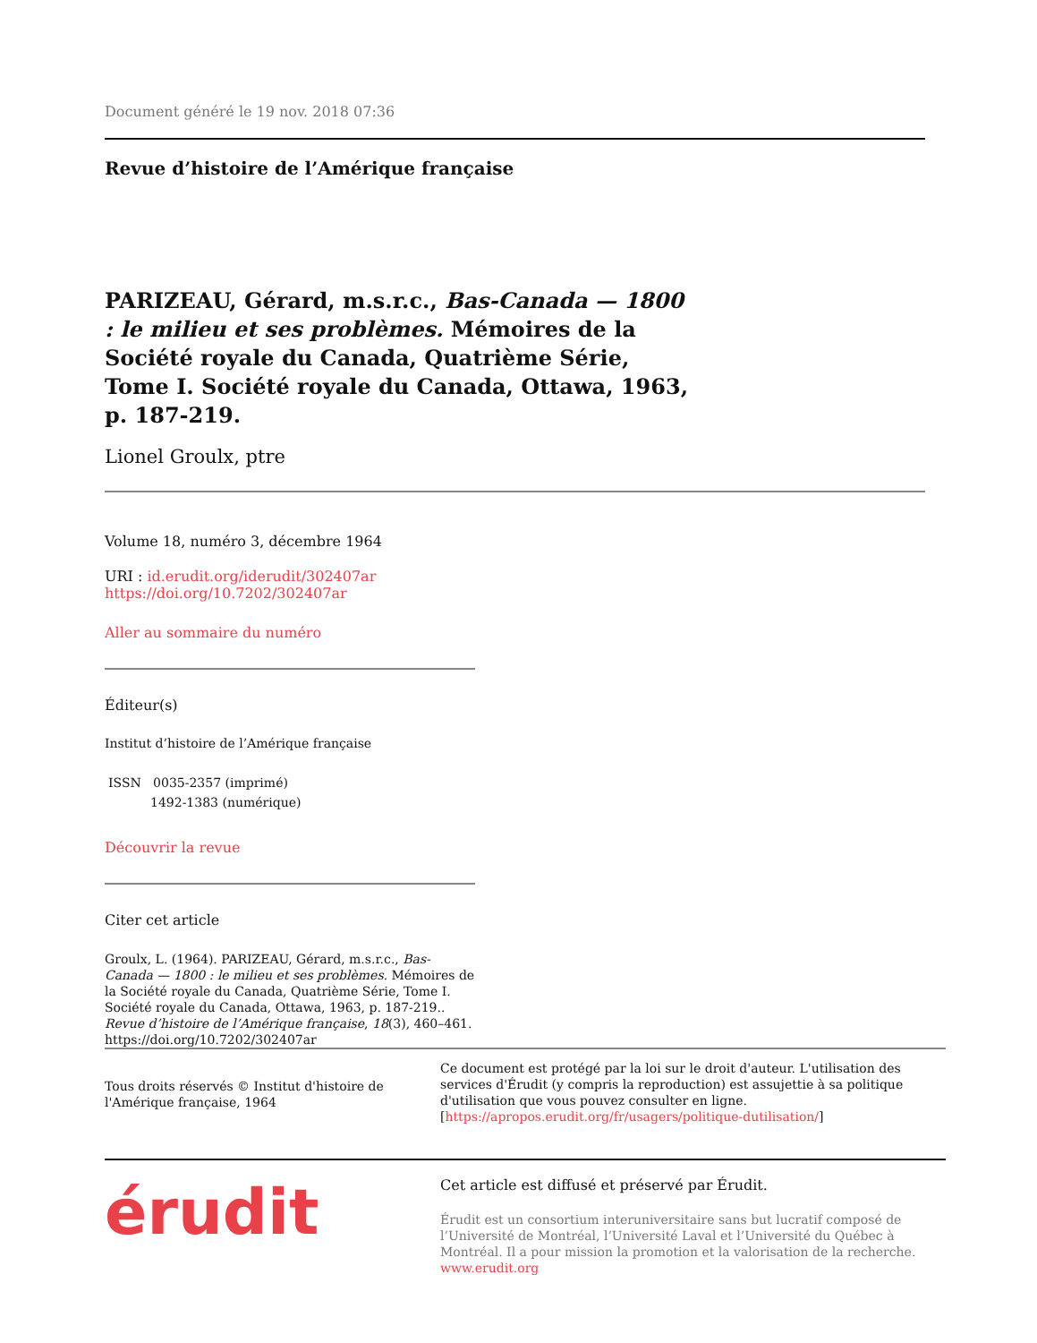Document généré le 19 nov. 2018 07:36
Revue d’histoire de l’Amérique française
PARIZEAU, Gérard, m.s.r.c., Bas-Canada — 1800 : le milieu et ses problèmes. Mémoires de la Société royale du Canada, Quatrième Série, Tome I. Société royale du Canada, Ottawa, 1963, p. 187-219.
Lionel Groulx, ptre
Volume 18, numéro 3, décembre 1964
URI : id.erudit.org/iderudit/302407ar
https://doi.org/10.7202/302407ar
Aller au sommaire du numéro
Éditeur(s)
Institut d’histoire de l’Amérique française
ISSN 0035-2357 (imprimé)
1492-1383 (numérique)
Découvrir la revue
Citer cet article
Groulx, L. (1964). PARIZEAU, Gérard, m.s.r.c., Bas-Canada — 1800 : le milieu et ses problèmes. Mémoires de la Société royale du Canada, Quatrième Série, Tome I. Société royale du Canada, Ottawa, 1963, p. 187-219.. Revue d’histoire de l’Amérique française, 18(3), 460–461. https://doi.org/10.7202/302407ar
Tous droits réservés © Institut d'histoire de l'Amérique française, 1964
Ce document est protégé par la loi sur le droit d'auteur. L'utilisation des services d'Érudit (y compris la reproduction) est assujettie à sa politique d'utilisation que vous pouvez consulter en ligne. [https://apropos.erudit.org/fr/usagers/politique-dutilisation/]
érudit
Cet article est diffusé et préservé par Érudit.
Érudit est un consortium interuniversitaire sans but lucratif composé de l’Université de Montréal, l’Université Laval et l’Université du Québec à Montréal. Il a pour mission la promotion et la valorisation de la recherche. www.erudit.org